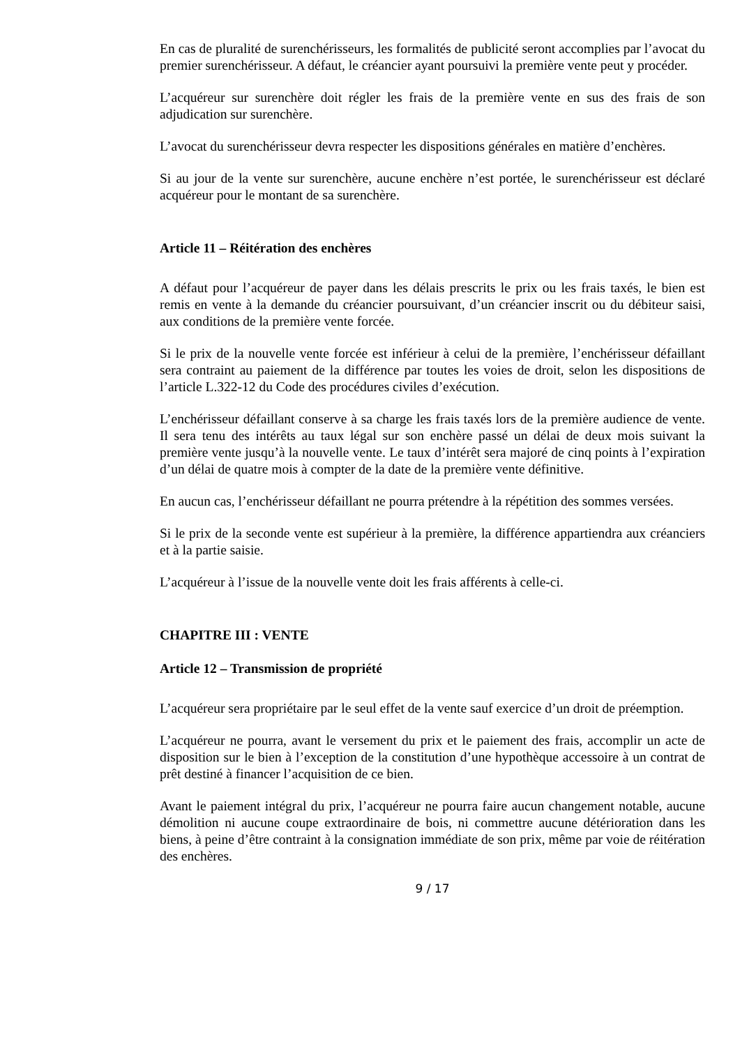En cas de pluralité de surenchérisseurs, les formalités de publicité seront accomplies par l’avocat du premier surenchérisseur. A défaut, le créancier ayant poursuivi la première vente peut y procéder.
L’acquéreur sur surenchère doit régler les frais de la première vente en sus des frais de son adjudication sur surenchère.
L’avocat du surenchérisseur devra respecter les dispositions générales en matière d’enchères.
Si au jour de la vente sur surenchère, aucune enchère n’est portée, le surenchérisseur est déclaré acquéreur pour le montant de sa surenchère.
Article 11 – Réitération des enchères
A défaut pour l’acquéreur de payer dans les délais prescrits le prix ou les frais taxés, le bien est remis en vente à la demande du créancier poursuivant, d’un créancier inscrit ou du débiteur saisi, aux conditions de la première vente forcée.
Si le prix de la nouvelle vente forcée est inférieur à celui de la première, l’enchérisseur défaillant sera contraint au paiement de la différence par toutes les voies de droit, selon les dispositions de l’article L.322-12 du Code des procédures civiles d’exécution.
L’enchérisseur défaillant conserve à sa charge les frais taxés lors de la première audience de vente. Il sera tenu des intérêts au taux légal sur son enchère passé un délai de deux mois suivant la première vente jusqu’à la nouvelle vente. Le taux d’intérêt sera majoré de cinq points à l’expiration d’un délai de quatre mois à compter de la date de la première vente définitive.
En aucun cas, l’enchérisseur défaillant ne pourra prétendre à la répétition des sommes versées.
Si le prix de la seconde vente est supérieur à la première, la différence appartiendra aux créanciers et à la partie saisie.
L’acquéreur à l’issue de la nouvelle vente doit les frais afférents à celle-ci.
CHAPITRE III : VENTE
Article 12 – Transmission de propriété
L’acquéreur sera propriétaire par le seul effet de la vente sauf exercice d’un droit de préemption.
L’acquéreur ne pourra, avant le versement du prix et le paiement des frais, accomplir un acte de disposition sur le bien à l’exception de la constitution d’une hypothèque accessoire à un contrat de prêt destiné à financer l’acquisition de ce bien.
Avant le paiement intégral du prix, l’acquéreur ne pourra faire aucun changement notable, aucune démolition ni aucune coupe extraordinaire de bois, ni commettre aucune détérioration dans les biens, à peine d’être contraint à la consignation immédiate de son prix, même par voie de réitération des enchères.
9 / 17